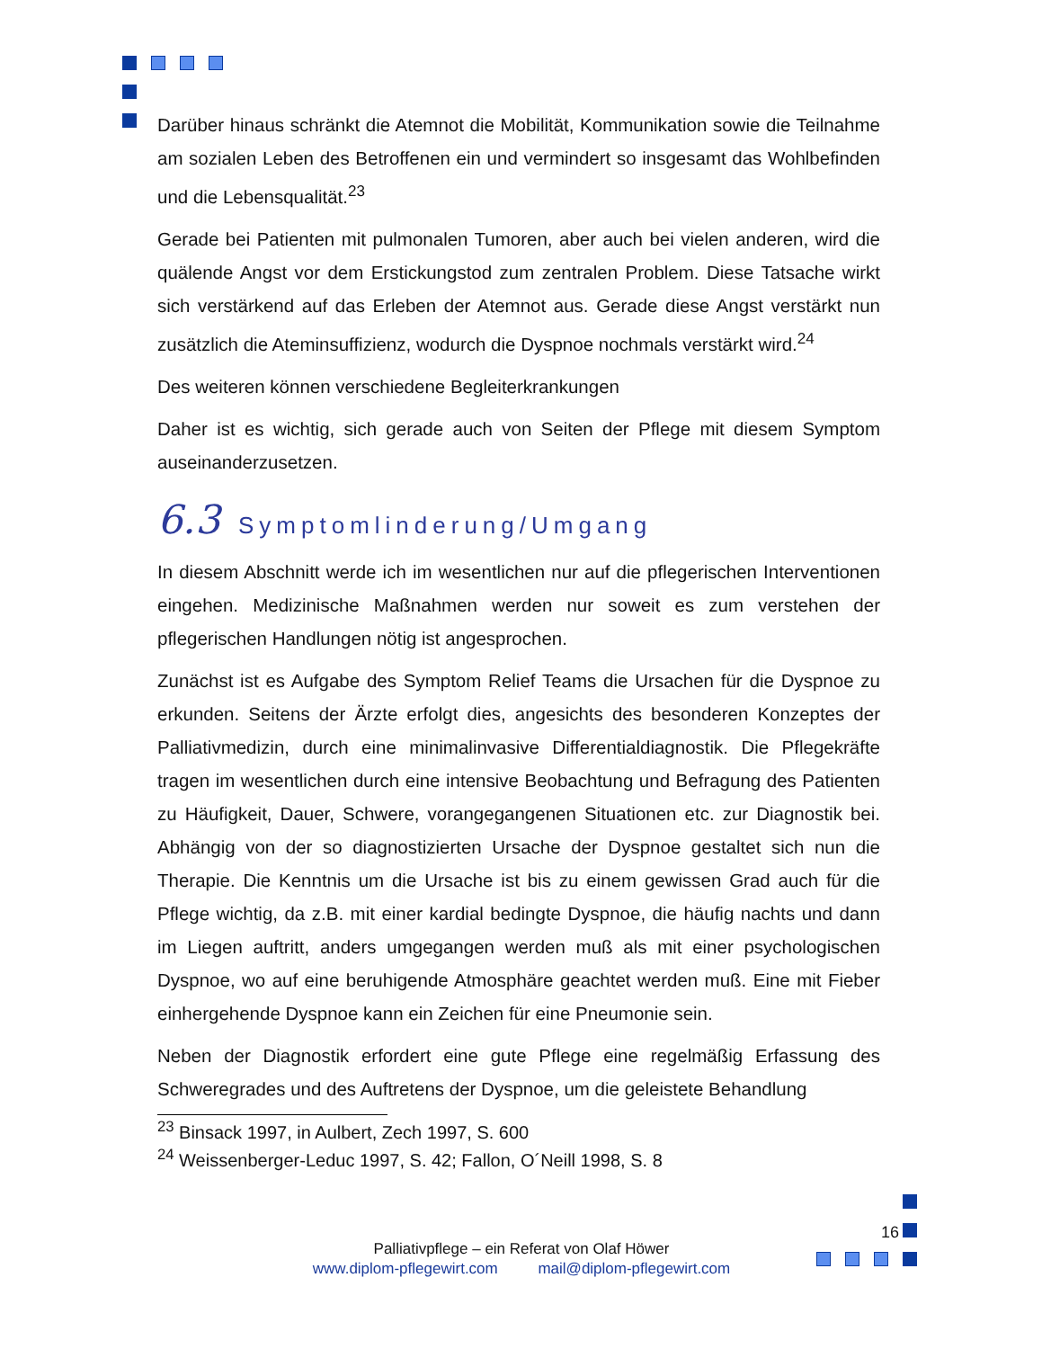Darüber hinaus schränkt die Atemnot die Mobilität, Kommunikation sowie die Teilnahme am sozialen Leben des Betroffenen ein und vermindert so insgesamt das Wohlbefinden und die Lebensqualität.<sup>23</sup>
Gerade bei Patienten mit pulmonalen Tumoren, aber auch bei vielen anderen, wird die quälende Angst vor dem Erstickungstod zum zentralen Problem. Diese Tatsache wirkt sich verstärkend auf das Erleben der Atemnot aus. Gerade diese Angst verstärkt nun zusätzlich die Ateminsuffizienz, wodurch die Dyspnoe nochmals verstärkt wird.<sup>24</sup>
Des weiteren können verschiedene Begleiterkrankungen
Daher ist es wichtig, sich gerade auch von Seiten der Pflege mit diesem Symptom auseinanderzusetzen.
6.3 Symptomlinderung/Umgang
In diesem Abschnitt werde ich im wesentlichen nur auf die pflegerischen Interventionen eingehen. Medizinische Maßnahmen werden nur soweit es zum verstehen der pflegerischen Handlungen nötig ist angesprochen.
Zunächst ist es Aufgabe des Symptom Relief Teams die Ursachen für die Dyspnoe zu erkunden. Seitens der Ärzte erfolgt dies, angesichts des besonderen Konzeptes der Palliativmedizin, durch eine minimalinvasive Differentialdiagnostik. Die Pflegekräfte tragen im wesentlichen durch eine intensive Beobachtung und Befragung des Patienten zu Häufigkeit, Dauer, Schwere, vorangegangenen Situationen etc. zur Diagnostik bei. Abhängig von der so diagnostizierten Ursache der Dyspnoe gestaltet sich nun die Therapie. Die Kenntnis um die Ursache ist bis zu einem gewissen Grad auch für die Pflege wichtig, da z.B. mit einer kardial bedingte Dyspnoe, die häufig nachts und dann im Liegen auftritt, anders umgegangen werden muß als mit einer psychologischen Dyspnoe, wo auf eine beruhigende Atmosphäre geachtet werden muß. Eine mit Fieber einhergehende Dyspnoe kann ein Zeichen für eine Pneumonie sein.
Neben der Diagnostik erfordert eine gute Pflege eine regelmäßig Erfassung des Schweregrades und des Auftretens der Dyspnoe, um die geleistete Behandlung
<sup>23</sup> Binsack 1997, in Aulbert, Zech 1997, S. 600
<sup>24</sup> Weissenberger-Leduc 1997, S. 42; Fallon, O´Neill 1998, S. 8
16
Palliativpflege – ein Referat von Olaf Höwer
www.diplom-pflegewirt.com mail@diplom-pflegewirt.com